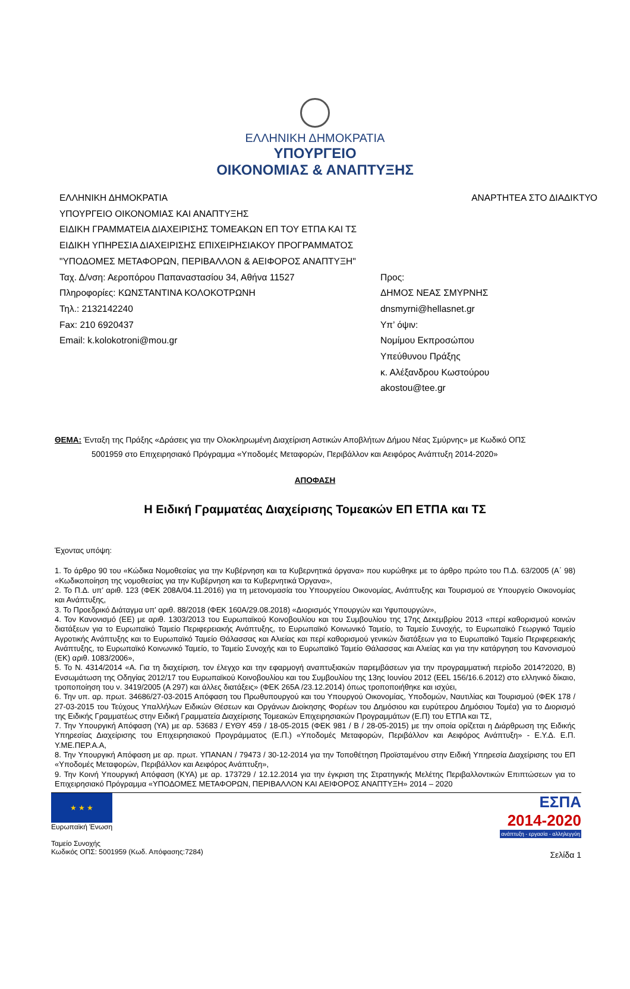ΕΛΛΗΝΙΚΗ ΔΗΜΟΚΡΑΤΙΑ
ΥΠΟΥΡΓΕΙΟ
ΟΙΚΟΝΟΜΙΑΣ & ΑΝΑΠΤΥΞΗΣ
ΕΛΛΗΝΙΚΗ ΔΗΜΟΚΡΑΤΙΑ
ΥΠΟΥΡΓΕΙΟ ΟΙΚΟΝΟΜΙΑΣ ΚΑΙ ΑΝΑΠΤΥΞΗΣ
ΕΙΔΙΚΗ ΓΡΑΜΜΑΤΕΙΑ ΔΙΑΧΕΙΡΙΣΗΣ ΤΟΜΕΑΚΩΝ ΕΠ ΤΟΥ ΕΤΠΑ ΚΑΙ ΤΣ
ΕΙΔΙΚΗ ΥΠΗΡΕΣΙΑ ΔΙΑΧΕΙΡΙΣΗΣ ΕΠΙΧΕΙΡΗΣΙΑΚΟΥ ΠΡΟΓΡΑΜΜΑΤΟΣ
"ΥΠΟΔΟΜΕΣ ΜΕΤΑΦΟΡΩΝ, ΠΕΡΙΒΑΛΛΟΝ & ΑΕΙΦΟΡΟΣ ΑΝΑΠΤΥΞΗ"
Ταχ. Δ/νση: Αεροπόρου Παπαναστασίου 34, Αθήνα 11527
Πληροφορίες: ΚΩΝΣΤΑΝΤΙΝΑ ΚΟΛΟΚΟΤΡΩΝΗ
Τηλ.: 2132142240
Fax: 210 6920437
Email: k.kolokotroni@mou.gr
ΑΝΑΡΤΗΤΕΑ ΣΤΟ ΔΙΑΔΙΚΤΥΟ
Προς:
ΔΗΜΟΣ ΝΕΑΣ ΣΜΥΡΝΗΣ
dnsmyrni@hellasnet.gr
Υπ’ όψιν:
Νομίμου Εκπροσώπου
Υπεύθυνου Πράξης
κ. Αλέξανδρου Κωστούρου
akostou@tee.gr
ΘΕΜΑ: Ένταξη της Πράξης «Δράσεις για την Ολοκληρωμένη Διαχείριση Αστικών Αποβλήτων Δήμου Νέας Σμύρνης» με Κωδικό ΟΠΣ
5001959 στο Επιχειρησιακό Πρόγραμμα «Υποδομές Μεταφορών, Περιβάλλον και Αειφόρος Ανάπτυξη 2014-2020»
ΑΠΟΦΑΣΗ
Η Ειδική Γραμματέας Διαχείρισης Τομεακών ΕΠ ΕΤΠΑ και ΤΣ
Έχοντας υπόψη:
1. Το άρθρο 90 του «Κώδικα Νομοθεσίας για την Κυβέρνηση και τα Κυβερνητικά όργανα» που κυρώθηκε με το άρθρο πρώτο του Π.Δ. 63/2005 (Α΄ 98) «Κωδικοποίηση της νομοθεσίας για την Κυβέρνηση και τα Κυβερνητικά Όργανα»,
2. Το Π.Δ. υπ’ αριθ. 123 (ΦΕΚ 208Α/04.11.2016) για τη μετονομασία του Υπουργείου Οικονομίας, Ανάπτυξης και Τουρισμού σε Υπουργείο Οικονομίας και Ανάπτυξης,
3. Το Προεδρικό Διάταγμα υπ’ αριθ. 88/2018 (ΦΕΚ 160Α/29.08.2018) «Διορισμός Υπουργών και Υφυπουργών»,
4. Τον Κανονισμό (ΕΕ) με αριθ. 1303/2013 του Ευρωπαϊκού Κοινοβουλίου και του Συμβουλίου της 17ης Δεκεμβρίου 2013 «περί καθορισμού κοινών διατάξεων για το Ευρωπαϊκό Ταμείο Περιφερειακής Ανάπτυξης, το Ευρωπαϊκό Κοινωνικό Ταμείο, το Ταμείο Συνοχής, το Ευρωπαϊκό Γεωργικό Ταμείο Αγροτικής Ανάπτυξης και το Ευρωπαϊκό Ταμείο Θάλασσας και Αλιείας και περί καθορισμού γενικών διατάξεων για το Ευρωπαϊκό Ταμείο Περιφερειακής Ανάπτυξης, το Ευρωπαϊκό Κοινωνικό Ταμείο, το Ταμείο Συνοχής και το Ευρωπαϊκό Ταμείο Θάλασσας και Αλιείας και για την κατάργηση του Κανονισμού (ΕΚ) αριθ. 1083/2006»,
5. Το Ν. 4314/2014 «Α. Για τη διαχείριση, τον έλεγχο και την εφαρμογή αναπτυξιακών παρεμβάσεων για την προγραμματική περίοδο 2014?2020, Β) Ενσωμάτωση της Οδηγίας 2012/17 του Ευρωπαϊκού Κοινοβουλίου και του Συμβουλίου της 13ης Ιουνίου 2012 (EEL 156/16.6.2012) στο ελληνικό δίκαιο, τροποποίηση του ν. 3419/2005 (Α 297) και άλλες διατάξεις» (ΦΕΚ 265Α /23.12.2014) όπως τροποποιήθηκε και ισχύει,
6. Την υπ. αρ. πρωτ. 34686/27-03-2015 Απόφαση του Πρωθυπουργού και του Υπουργού Οικονομίας, Υποδομών, Ναυτιλίας και Τουρισμού (ΦΕΚ 178 / 27-03-2015 του Τεύχους Υπαλλήλων Ειδικών Θέσεων και Οργάνων Διοίκησης Φορέων του Δημόσιου και ευρύτερου Δημόσιου Τομέα) για το Διορισμό της Ειδικής Γραμματέως στην Ειδική Γραμματεία Διαχείρισης Τομεακών Επιχειρησιακών Προγραμμάτων (Ε.Π) του ΕΤΠΑ και ΤΣ,
7. Την Υπουργική Απόφαση (ΥΑ) με αρ. 53683 / ΕΥΘΥ 459 / 18-05-2015 (ΦΕΚ 981 / Β / 28-05-2015) με την οποία ορίζεται η Διάρθρωση της Ειδικής Υπηρεσίας Διαχείρισης του Επιχειρησιακού Προγράμματος (Ε.Π.) «Υποδομές Μεταφορών, Περιβάλλον και Αειφόρος Ανάπτυξη» - Ε.Υ.Δ. Ε.Π. Υ.ΜΕ.ΠΕΡ.Α.Α,
8. Την Υπουργική Απόφαση με αρ. πρωτ. ΥΠΑΝΑΝ / 79473 / 30-12-2014 για την Τοποθέτηση Προϊσταμένου στην Ειδική Υπηρεσία Διαχείρισης του ΕΠ «Υποδομές Μεταφορών, Περιβάλλον και Αειφόρος Ανάπτυξη»,
9. Την Κοινή Υπουργική Απόφαση (ΚΥΑ) με αρ. 173729 / 12.12.2014 για την έγκριση της Στρατηγικής Μελέτης Περιβαλλοντικών Επιπτώσεων για το Επιχειρησιακό Πρόγραμμα «ΥΠΟΔΟΜΕΣ ΜΕΤΑΦΟΡΩΝ, ΠΕΡΙΒΑΛΛΟΝ ΚΑΙ ΑΕΙΦΟΡΟΣ ΑΝΑΠΤΥΞΗ» 2014 – 2020
★ ★ ★
Ευρωπαϊκή Ένωση
Ταμείο Συνοχής
Κωδικός ΟΠΣ: 5001959 (Κωδ. Απόφασης:7284)
ΕΣΠΑ
2014-2020
ανάπτυξη - εργασία - αλληλεγγύη
Σελίδα 1